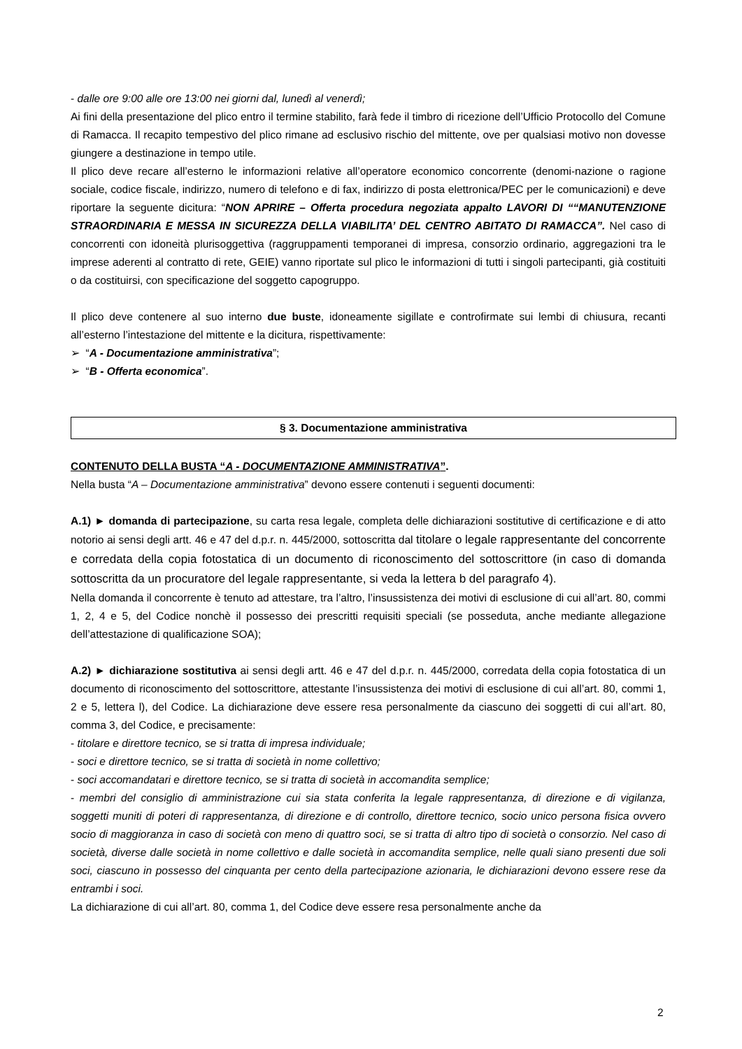- dalle ore 9:00 alle ore 13:00 nei giorni dal, lunedì al venerdì;
Ai fini della presentazione del plico entro il termine stabilito, farà fede il timbro di ricezione dell’Ufficio Protocollo del Comune di Ramacca. Il recapito tempestivo del plico rimane ad esclusivo rischio del mittente, ove per qualsiasi motivo non dovesse giungere a destinazione in tempo utile.
Il plico deve recare all’esterno le informazioni relative all’operatore economico concorrente (denomi-nazione o ragione sociale, codice fiscale, indirizzo, numero di telefono e di fax, indirizzo di posta elettronica/PEC per le comunicazioni) e deve riportare la seguente dicitura: “NON APRIRE – Offerta procedura negoziata appalto LAVORI DI ““MANUTENZIONE STRAORDINARIA E MESSA IN SICUREZZA DELLA VIABILITA’ DEL CENTRO ABITATO DI RAMACCA”. Nel caso di concorrenti con idoneità plurisoggettiva (raggruppamenti temporanei di impresa, consorzio ordinario, aggregazioni tra le imprese aderenti al contratto di rete, GEIE) vanno riportate sul plico le informazioni di tutti i singoli partecipanti, già costituiti o da costituirsi, con specificazione del soggetto capogruppo.
Il plico deve contenere al suo interno due buste, idoneamente sigillate e controfirmate sui lembi di chiusura, recanti all’esterno l’intestazione del mittente e la dicitura, rispettivamente:
➢ “A - Documentazione amministrativa”;
➢ “B - Offerta economica”.
§ 3. Documentazione amministrativa
CONTENUTO DELLA BUSTA “A - DOCUMENTAZIONE AMMINISTRATIVA”.
Nella busta “A – Documentazione amministrativa” devono essere contenuti i seguenti documenti:
A.1) ► domanda di partecipazione, su carta resa legale, completa delle dichiarazioni sostitutive di certificazione e di atto notorio ai sensi degli artt. 46 e 47 del d.p.r. n. 445/2000, sottoscritta dal titolare o legale rappresentante del concorrente e corredata della copia fotostatica di un documento di riconoscimento del sottoscrittore (in caso di domanda sottoscritta da un procuratore del legale rappresentante, si veda la lettera b del paragrafo 4).
Nella domanda il concorrente è tenuto ad attestare, tra l’altro, l’insussistenza dei motivi di esclusione di cui all’art. 80, commi 1, 2, 4 e 5, del Codice nonchè il possesso dei prescritti requisiti speciali (se posseduta, anche mediante allegazione dell’attestazione di qualificazione SOA);
A.2) ► dichiarazione sostitutiva ai sensi degli artt. 46 e 47 del d.p.r. n. 445/2000, corredata della copia fotostatica di un documento di riconoscimento del sottoscrittore, attestante l’insussistenza dei motivi di esclusione di cui all’art. 80, commi 1, 2 e 5, lettera l), del Codice. La dichiarazione deve essere resa personalmente da ciascuno dei soggetti di cui all’art. 80, comma 3, del Codice, e precisamente:
- titolare e direttore tecnico, se si tratta di impresa individuale;
- soci e direttore tecnico, se si tratta di società in nome collettivo;
- soci accomandatari e direttore tecnico, se si tratta di società in accomandita semplice;
- membri del consiglio di amministrazione cui sia stata conferita la legale rappresentanza, di direzione e di vigilanza, soggetti muniti di poteri di rappresentanza, di direzione e di controllo, direttore tecnico, socio unico persona fisica ovvero socio di maggioranza in caso di società con meno di quattro soci, se si tratta di altro tipo di società o consorzio. Nel caso di società, diverse dalle società in nome collettivo e dalle società in accomandita semplice, nelle quali siano presenti due soli soci, ciascuno in possesso del cinquanta per cento della partecipazione azionaria, le dichiarazioni devono essere rese da entrambi i soci.
La dichiarazione di cui all’art. 80, comma 1, del Codice deve essere resa personalmente anche da
2